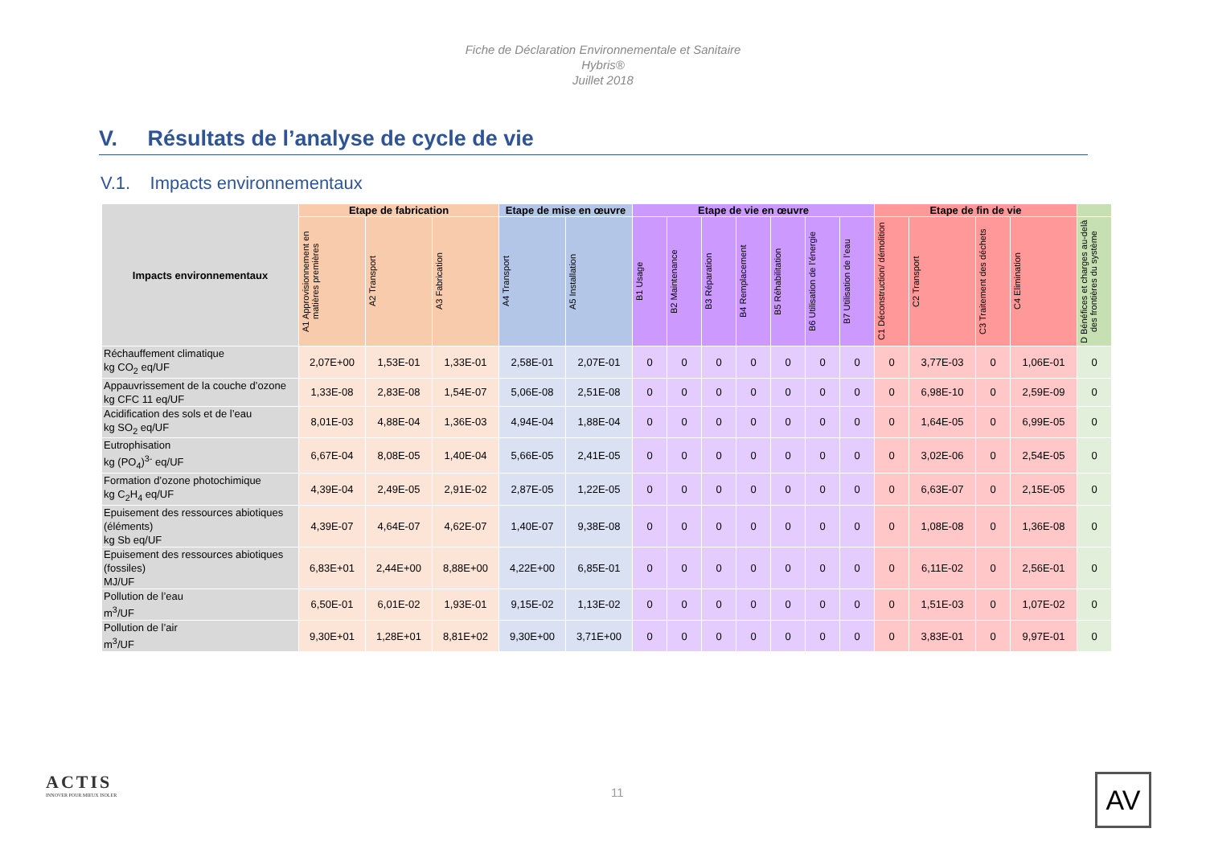Fiche de Déclaration Environnementale et Sanitaire
Hybris®
Juillet 2018
V. Résultats de l’analyse de cycle de vie
V.1. Impacts environnementaux
| Impacts environnementaux | Etape de fabrication | | | Etape de mise en œuvre | | Etape de vie en œuvre | | | | | | | Etape de fin de vie | | | | |
| --- | --- | --- | --- | --- | --- | --- | --- | --- | --- | --- | --- | --- | --- | --- | --- | --- | --- |
| | A1 Approvisionnement en matières premières | A2 Transport | A3 Fabrication | A4 Transport | A5 Installation | B1 Usage | B2 Maintenance | B3 Réparation | B4 Remplacement | B5 Réhabilitation | B6 Utilisation de l’énergie | B7 Utilisation de l’eau | C1 Déconstruction/ démolition | C2 Transport | C3 Traitement des déchets | C4 Elimination | D Bénéfices et charges au-delà des frontières du système |
| Réchauffement climatique kg CO<sub>2</sub> eq/UF | 2,07E+00 | 1,53E-01 | 1,33E-01 | 2,58E-01 | 2,07E-01 | 0 | 0 | 0 | 0 | 0 | 0 | 0 | 0 | 3,77E-03 | 0 | 1,06E-01 | 0 |
| Appauvrissement de la couche d’ozone kg CFC 11 eq/UF | 1,33E-08 | 2,83E-08 | 1,54E-07 | 5,06E-08 | 2,51E-08 | 0 | 0 | 0 | 0 | 0 | 0 | 0 | 0 | 6,98E-10 | 0 | 2,59E-09 | 0 |
| Acidification des sols et de l’eau kg SO<sub>2</sub> eq/UF | 8,01E-03 | 4,88E-04 | 1,36E-03 | 4,94E-04 | 1,88E-04 | 0 | 0 | 0 | 0 | 0 | 0 | 0 | 0 | 1,64E-05 | 0 | 6,99E-05 | 0 |
| Eutrophisation kg (PO<sub>4</sub>)<sup>3-</sup> eq/UF | 6,67E-04 | 8,08E-05 | 1,40E-04 | 5,66E-05 | 2,41E-05 | 0 | 0 | 0 | 0 | 0 | 0 | 0 | 0 | 3,02E-06 | 0 | 2,54E-05 | 0 |
| Formation d’ozone photochimique kg C<sub>2</sub>H<sub>4</sub> eq/UF | 4,39E-04 | 2,49E-05 | 2,91E-02 | 2,87E-05 | 1,22E-05 | 0 | 0 | 0 | 0 | 0 | 0 | 0 | 0 | 6,63E-07 | 0 | 2,15E-05 | 0 |
| Epuisement des ressources abiotiques (éléments) kg Sb eq/UF | 4,39E-07 | 4,64E-07 | 4,62E-07 | 1,40E-07 | 9,38E-08 | 0 | 0 | 0 | 0 | 0 | 0 | 0 | 0 | 1,08E-08 | 0 | 1,36E-08 | 0 |
| Epuisement des ressources abiotiques (fossiles) MJ/UF | 6,83E+01 | 2,44E+00 | 8,88E+00 | 4,22E+00 | 6,85E-01 | 0 | 0 | 0 | 0 | 0 | 0 | 0 | 0 | 6,11E-02 | 0 | 2,56E-01 | 0 |
| Pollution de l’eau m<sup>3</sup>/UF | 6,50E-01 | 6,01E-02 | 1,93E-01 | 9,15E-02 | 1,13E-02 | 0 | 0 | 0 | 0 | 0 | 0 | 0 | 0 | 1,51E-03 | 0 | 1,07E-02 | 0 |
| Pollution de l’air m<sup>3</sup>/UF | 9,30E+01 | 1,28E+01 | 8,81E+02 | 9,30E+00 | 3,71E+00 | 0 | 0 | 0 | 0 | 0 | 0 | 0 | 0 | 3,83E-01 | 0 | 9,97E-01 | 0 |
ACTIS
INNOVER POUR MIEUX ISOLER
11 AV